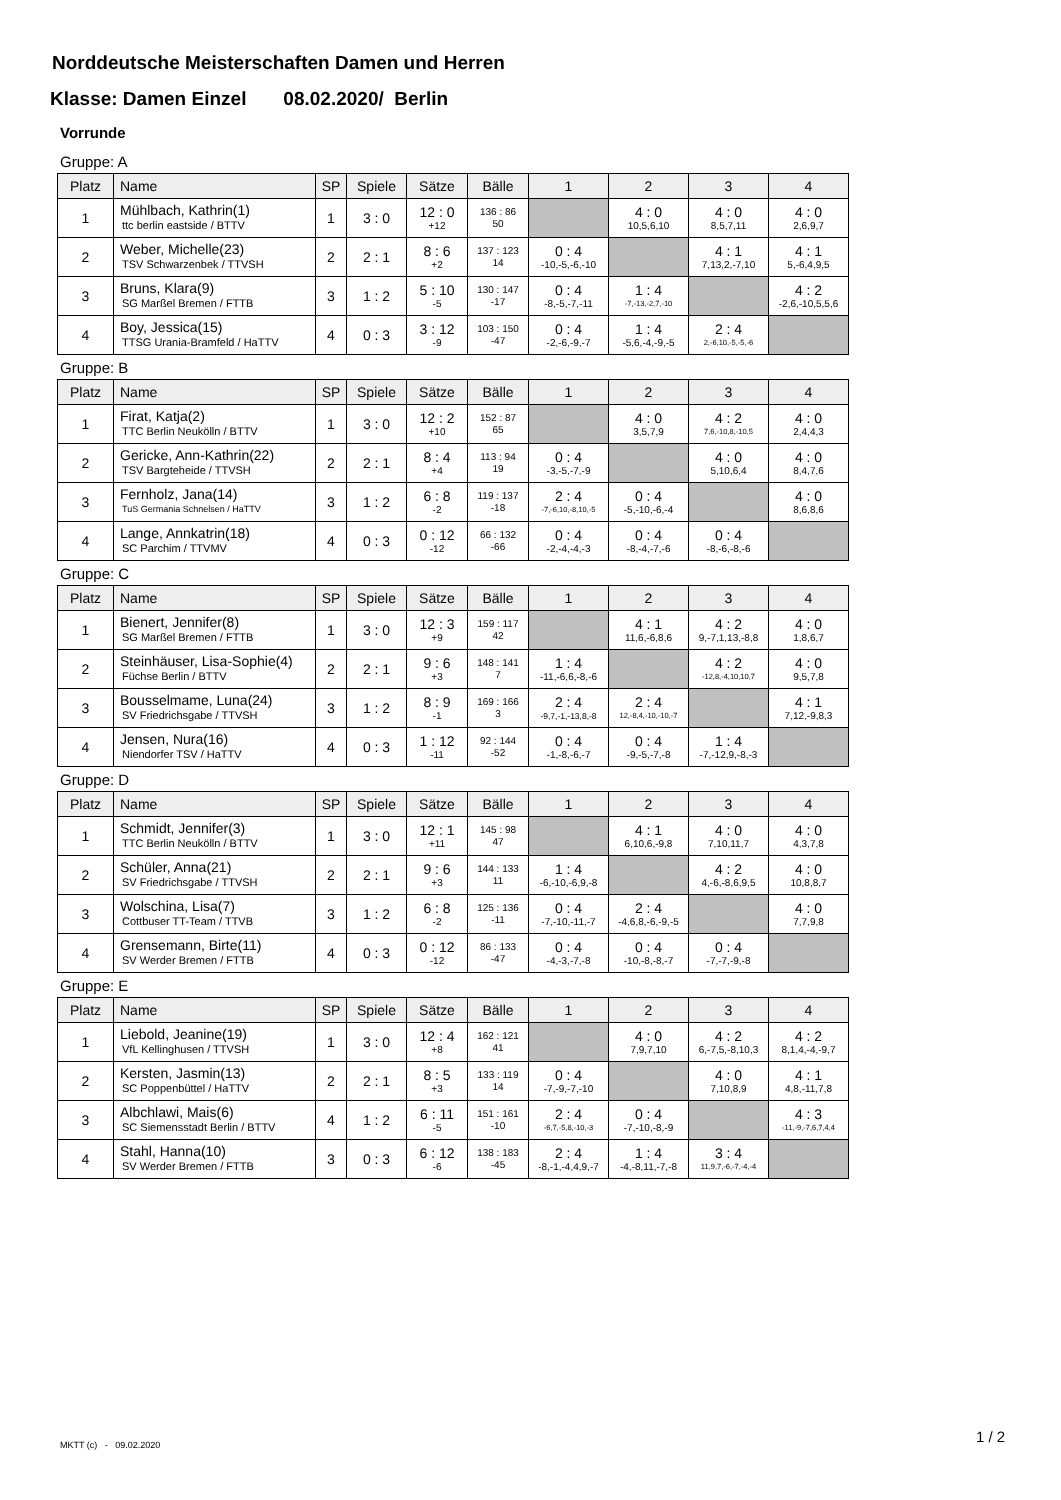Norddeutsche Meisterschaften Damen und Herren
Klasse: Damen Einzel 08.02.2020/ Berlin
Vorrunde
Gruppe: A
| Platz | Name | SP | Spiele | Sätze | Bälle | 1 | 2 | 3 | 4 |
| --- | --- | --- | --- | --- | --- | --- | --- | --- | --- |
| 1 | Mühlbach, Kathrin(1) ttc berlin eastside / BTTV | 1 | 3 : 0 | 12 : 0 +12 | 136 : 86 50 | | 4 : 0 10,5,6,10 | 4 : 0 8,5,7,11 | 4 : 0 2,6,9,7 |
| 2 | Weber, Michelle(23) TSV Schwarzenbek / TTVSH | 2 | 2 : 1 | 8 : 6 +2 | 137 : 123 14 | 0 : 4 -10,-5,-6,-10 | | 4 : 1 7,13,2,-7,10 | 4 : 1 5,-6,4,9,5 |
| 3 | Bruns, Klara(9) SG Marßel Bremen / FTTB | 3 | 1 : 2 | 5 : 10 -5 | 130 : 147 -17 | 0 : 4 -8,-5,-7,-11 | 1 : 4 -7,-13,-2,7,-10 | | 4 : 2 -2,6,-10,5,5,6 |
| 4 | Boy, Jessica(15) TTSG Urania-Bramfeld / HaTTV | 4 | 0 : 3 | 3 : 12 -9 | 103 : 150 -47 | 0 : 4 -2,-6,-9,-7 | 1 : 4 -5,6,-4,-9,-5 | 2 : 4 2,-6,10,-5,-5,-6 | |
Gruppe: B
| Platz | Name | SP | Spiele | Sätze | Bälle | 1 | 2 | 3 | 4 |
| --- | --- | --- | --- | --- | --- | --- | --- | --- | --- |
| 1 | Firat, Katja(2) TTC Berlin Neukölln / BTTV | 1 | 3 : 0 | 12 : 2 +10 | 152 : 87 65 | | 4 : 0 3,5,7,9 | 4 : 2 7,6,-10,8,-10,5 | 4 : 0 2,4,4,3 |
| 2 | Gericke, Ann-Kathrin(22) TSV Bargteheide / TTVSH | 2 | 2 : 1 | 8 : 4 +4 | 113 : 94 19 | 0 : 4 -3,-5,-7,-9 | | 4 : 0 5,10,6,4 | 4 : 0 8,4,7,6 |
| 3 | Fernholz, Jana(14) TuS Germania Schnelsen / HaTTV | 3 | 1 : 2 | 6 : 8 -2 | 119 : 137 -18 | 2 : 4 -7,-6,10,-8,10,-5 | 0 : 4 -5,-10,-6,-4 | | 4 : 0 8,6,8,6 |
| 4 | Lange, Annkatrin(18) SC Parchim / TTVMV | 4 | 0 : 3 | 0 : 12 -12 | 66 : 132 -66 | 0 : 4 -2,-4,-4,-3 | 0 : 4 -8,-4,-7,-6 | 0 : 4 -8,-6,-8,-6 | |
Gruppe: C
| Platz | Name | SP | Spiele | Sätze | Bälle | 1 | 2 | 3 | 4 |
| --- | --- | --- | --- | --- | --- | --- | --- | --- | --- |
| 1 | Bienert, Jennifer(8) SG Marßel Bremen / FTTB | 1 | 3 : 0 | 12 : 3 +9 | 159 : 117 42 | | 4 : 1 11,6,-6,8,6 | 4 : 2 9,-7,1,13,-8,8 | 4 : 0 1,8,6,7 |
| 2 | Steinhäuser, Lisa-Sophie(4) Füchse Berlin / BTTV | 2 | 2 : 1 | 9 : 6 +3 | 148 : 141 7 | 1 : 4 -11,-6,6,-8,-6 | | 4 : 2 -12,8,-4,10,10,7 | 4 : 0 9,5,7,8 |
| 3 | Bousselmame, Luna(24) SV Friedrichsgabe / TTVSH | 3 | 1 : 2 | 8 : 9 -1 | 169 : 166 3 | 2 : 4 -9,7,-1,-13,8,-8 | 2 : 4 12,-8,4,-10,-10,-7 | | 4 : 1 7,12,-9,8,3 |
| 4 | Jensen, Nura(16) Niendorfer TSV / HaTTV | 4 | 0 : 3 | 1 : 12 -11 | 92 : 144 -52 | 0 : 4 -1,-8,-6,-7 | 0 : 4 -9,-5,-7,-8 | 1 : 4 -7,-12,9,-8,-3 | |
Gruppe: D
| Platz | Name | SP | Spiele | Sätze | Bälle | 1 | 2 | 3 | 4 |
| --- | --- | --- | --- | --- | --- | --- | --- | --- | --- |
| 1 | Schmidt, Jennifer(3) TTC Berlin Neukölln / BTTV | 1 | 3 : 0 | 12 : 1 +11 | 145 : 98 47 | | 4 : 1 6,10,6,-9,8 | 4 : 0 7,10,11,7 | 4 : 0 4,3,7,8 |
| 2 | Schüler, Anna(21) SV Friedrichsgabe / TTVSH | 2 | 2 : 1 | 9 : 6 +3 | 144 : 133 11 | 1 : 4 -6,-10,-6,9,-8 | | 4 : 2 4,-6,-8,6,9,5 | 4 : 0 10,8,8,7 |
| 3 | Wolschina, Lisa(7) Cottbuser TT-Team / TTVB | 3 | 1 : 2 | 6 : 8 -2 | 125 : 136 -11 | 0 : 4 -7,-10,-11,-7 | 2 : 4 -4,6,8,-6,-9,-5 | | 4 : 0 7,7,9,8 |
| 4 | Grensemann, Birte(11) SV Werder Bremen / FTTB | 4 | 0 : 3 | 0 : 12 -12 | 86 : 133 -47 | 0 : 4 -4,-3,-7,-8 | 0 : 4 -10,-8,-8,-7 | 0 : 4 -7,-7,-9,-8 | |
Gruppe: E
| Platz | Name | SP | Spiele | Sätze | Bälle | 1 | 2 | 3 | 4 |
| --- | --- | --- | --- | --- | --- | --- | --- | --- | --- |
| 1 | Liebold, Jeanine(19) VfL Kellinghusen / TTVSH | 1 | 3 : 0 | 12 : 4 +8 | 162 : 121 41 | | 4 : 0 7,9,7,10 | 4 : 2 6,-7,5,-8,10,3 | 4 : 2 8,1,4,-4,-9,7 |
| 2 | Kersten, Jasmin(13) SC Poppenbüttel / HaTTV | 2 | 2 : 1 | 8 : 5 +3 | 133 : 119 14 | 0 : 4 -7,-9,-7,-10 | | 4 : 0 7,10,8,9 | 4 : 1 4,8,-11,7,8 |
| 3 | Albchlawi, Mais(6) SC Siemensstadt Berlin / BTTV | 4 | 1 : 2 | 6 : 11 -5 | 151 : 161 -10 | 2 : 4 -6,7,-5,8,-10,-3 | 0 : 4 -7,-10,-8,-9 | | 4 : 3 -11,-9,-7,6,7,4,4 |
| 4 | Stahl, Hanna(10) SV Werder Bremen / FTTB | 3 | 0 : 3 | 6 : 12 -6 | 138 : 183 -45 | 2 : 4 -8,-1,-4,4,9,-7 | 1 : 4 -4,-8,11,-7,-8 | 3 : 4 11,9,7,-6,-7,-4,-4 | |
MKTT (c) - 09.02.2020 1 / 2